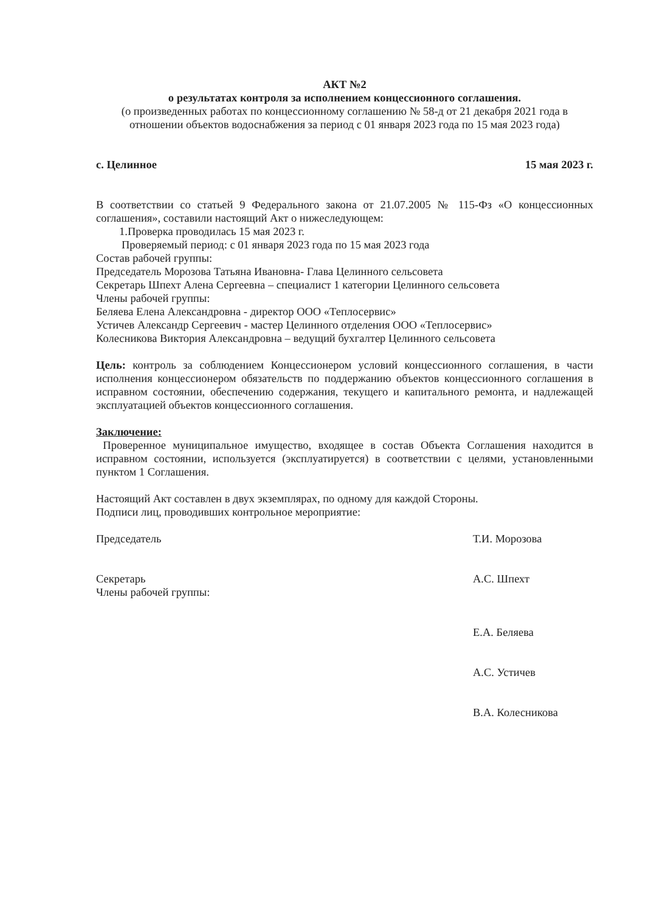АКТ №2
о результатах контроля за исполнением концессионного соглашения.
(о произведенных работах по концессионному соглашению № 58-д от 21 декабря 2021 года в отношении объектов водоснабжения за период с 01 января 2023 года по 15 мая 2023 года)
с. Целинное 15 мая 2023 г.
В соответствии со статьей 9 Федерального закона от 21.07.2005 № 115-Фз «О концессионных соглашения», составили настоящий Акт о нижеследующем:
1.Проверка проводилась 15 мая 2023 г.
Проверяемый период: с 01 января 2023 года по 15 мая 2023 года
Состав рабочей группы:
Председатель Морозова Татьяна Ивановна- Глава Целинного сельсовета
Секретарь Шпехт Алена Сергеевна – специалист 1 категории Целинного сельсовета
Члены рабочей группы:
Беляева Елена Александровна - директор ООО «Теплосервис»
Устичев Александр Сергеевич - мастер Целинного отделения ООО «Теплосервис»
Колесникова Виктория Александровна – ведущий бухгалтер Целинного сельсовета
Цель: контроль за соблюдением Концессионером условий концессионного соглашения, в части исполнения концессионером обязательств по поддержанию объектов концессионного соглашения в исправном состоянии, обеспечению содержания, текущего и капитального ремонта, и надлежащей эксплуатацией объектов концессионного соглашения.
Заключение:
Проверенное муниципальное имущество, входящее в состав Объекта Соглашения находится в исправном состоянии, используется (эксплуатируется) в соответствии с целями, установленными пунктом 1 Соглашения.
Настоящий Акт составлен в двух экземплярах, по одному для каждой Стороны.
Подписи лиц, проводивших контрольное мероприятие:
Председатель Т.И. Морозова
Секретарь А.С. Шпехт
Члены рабочей группы:
Е.А. Беляева
А.С. Устичев
В.А. Колесникова